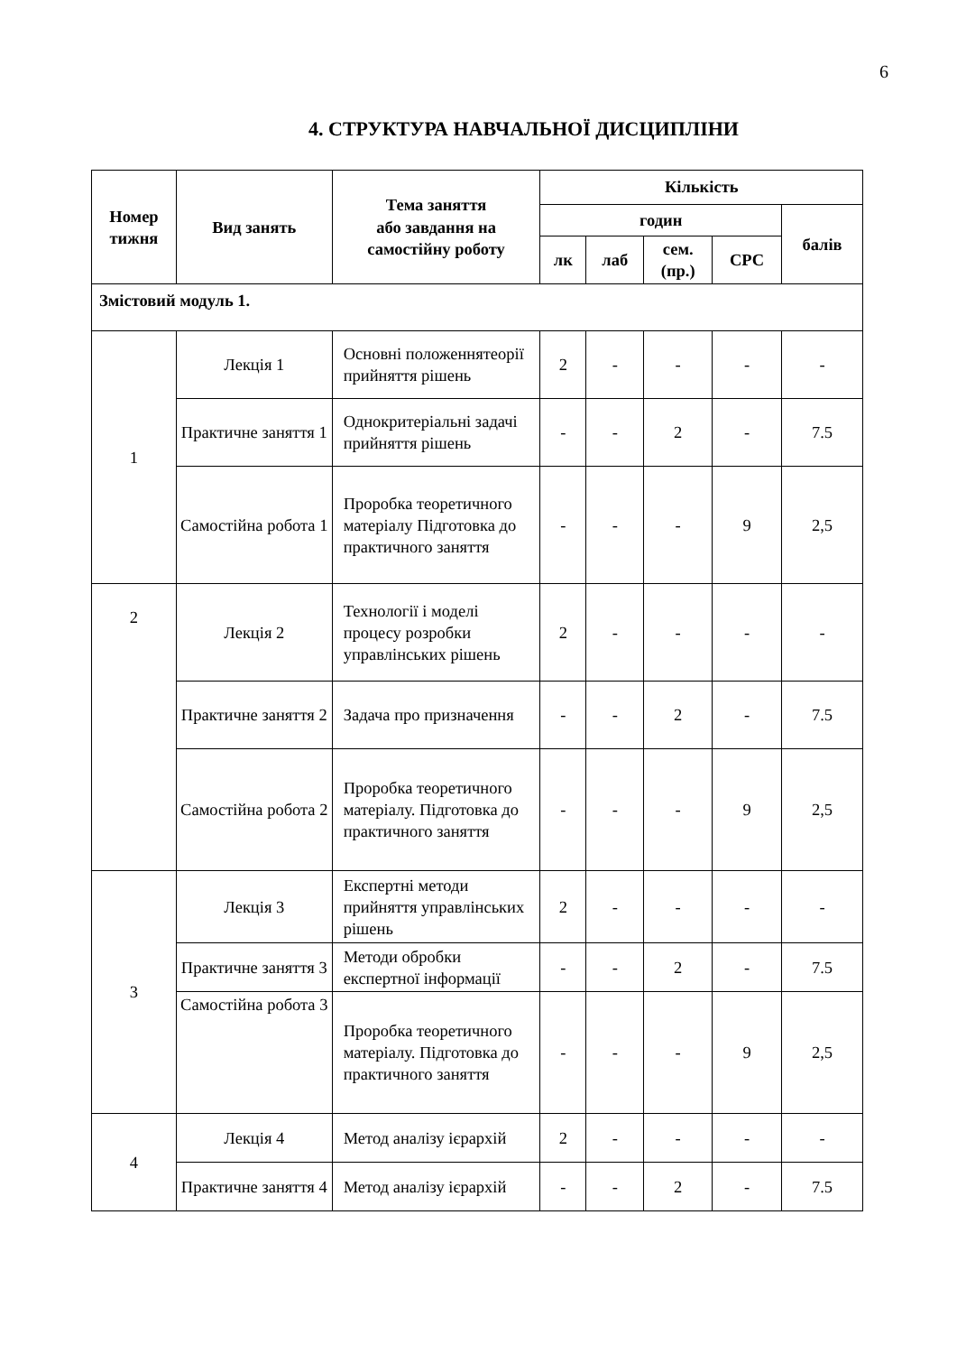6
4. СТРУКТУРА НАВЧАЛЬНОЇ ДИСЦИПЛІНИ
| Номер тижня | Вид занять | Тема заняття або завдання на самостійну роботу | Кількість | | | | |
| --- | --- | --- | --- | --- | --- | --- | --- |
| | | | годин | | | | балів |
| | | | лк | лаб | сем. (пр.) | СРС | |
| Змістовий модуль 1. | | | | | | | |
| 1 | Лекція 1 | Основні положеннятеорії прийняття рішень | 2 | - | - | - | - |
| | Практичне заняття 1 | Однокритеріальні задачі прийняття рішень | - | - | 2 | - | 7.5 |
| | Самостійна робота 1 | Проробка теоретичного матеріалу Підготовка до практичного заняття | - | - | - | 9 | 2,5 |
| 2 | Лекція 2 | Технології і моделі процесу розробки управлінських рішень | 2 | - | - | - | - |
| | Практичне заняття 2 | Задача про призначення | - | - | 2 | - | 7.5 |
| | Самостійна робота 2 | Проробка теоретичного матеріалу. Підготовка до практичного заняття | - | - | - | 9 | 2,5 |
| 3 | Лекція 3 | Експертні методи прийняття управлінських рішень | 2 | - | - | - | - |
| | Практичне заняття 3 | Методи обробки експертної інформації | - | - | 2 | - | 7.5 |
| | Самостійна робота 3 | Проробка теоретичного матеріалу. Підготовка до практичного заняття | - | - | - | 9 | 2,5 |
| 4 | Лекція 4 | Метод аналізу ієрархій | 2 | - | - | - | - |
| | Практичне заняття 4 | Метод аналізу ієрархій | - | - | 2 | - | 7.5 |